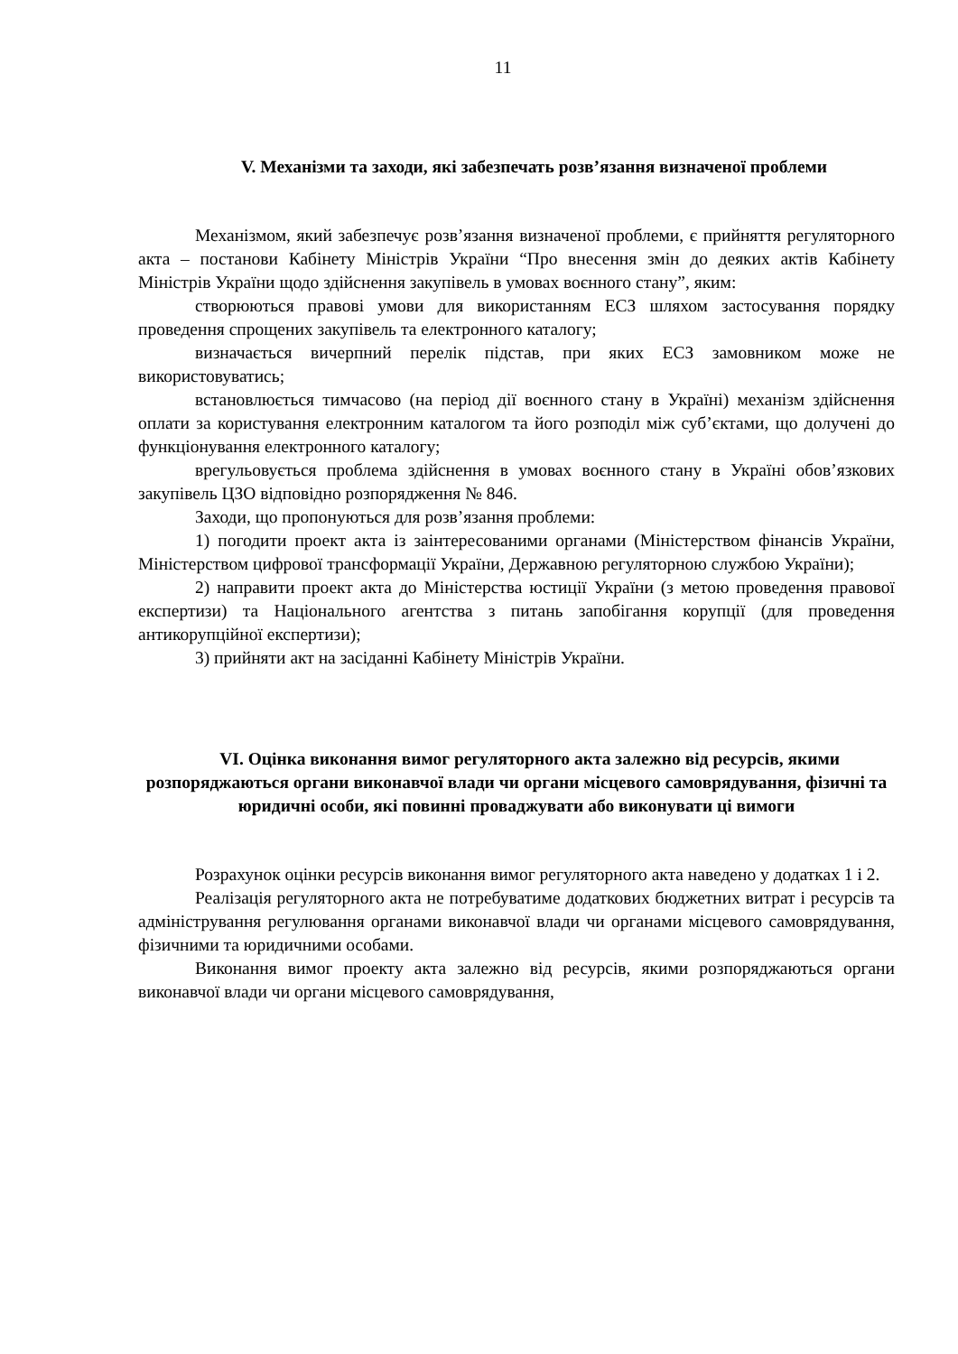11
V. Механізми та заходи, які забезпечать розв’язання визначеної проблеми
Механізмом, який забезпечує розв’язання визначеної проблеми, є прийняття регуляторного акта – постанови Кабінету Міністрів України “Про внесення змін до деяких актів Кабінету Міністрів України щодо здійснення закупівель в умовах воєнного стану”, яким:
створюються правові умови для використанням ЕСЗ шляхом застосування порядку проведення спрощених закупівель та електронного каталогу;
визначається вичерпний перелік підстав, при яких ЕСЗ замовником може не використовуватись;
встановлюється тимчасово (на період дії воєнного стану в Україні) механізм здійснення оплати за користування електронним каталогом та його розподіл між суб’єктами, що долучені до функціонування електронного каталогу;
врегульовується проблема здійснення в умовах воєнного стану в Україні обов’язкових закупівель ЦЗО відповідно розпорядження № 846.
Заходи, що пропонуються для розв’язання проблеми:
1) погодити проект акта із заінтересованими органами (Міністерством фінансів України, Міністерством цифрової трансформації України, Державною регуляторною службою України);
2) направити проект акта до Міністерства юстиції України (з метою проведення правової експертизи) та Національного агентства з питань запобігання корупції (для проведення антикорупційної експертизи);
3) прийняти акт на засіданні Кабінету Міністрів України.
VI. Оцінка виконання вимог регуляторного акта залежно від ресурсів, якими розпоряджаються органи виконавчої влади чи органи місцевого самоврядування, фізичні та юридичні особи, які повинні проваджувати або виконувати ці вимоги
Розрахунок оцінки ресурсів виконання вимог регуляторного акта наведено у додатках 1 і 2.
Реалізація регуляторного акта не потребуватиме додаткових бюджетних витрат і ресурсів та адміністрування регулювання органами виконавчої влади чи органами місцевого самоврядування, фізичними та юридичними особами.
Виконання вимог проекту акта залежно від ресурсів, якими розпоряджаються органи виконавчої влади чи органи місцевого самоврядування,